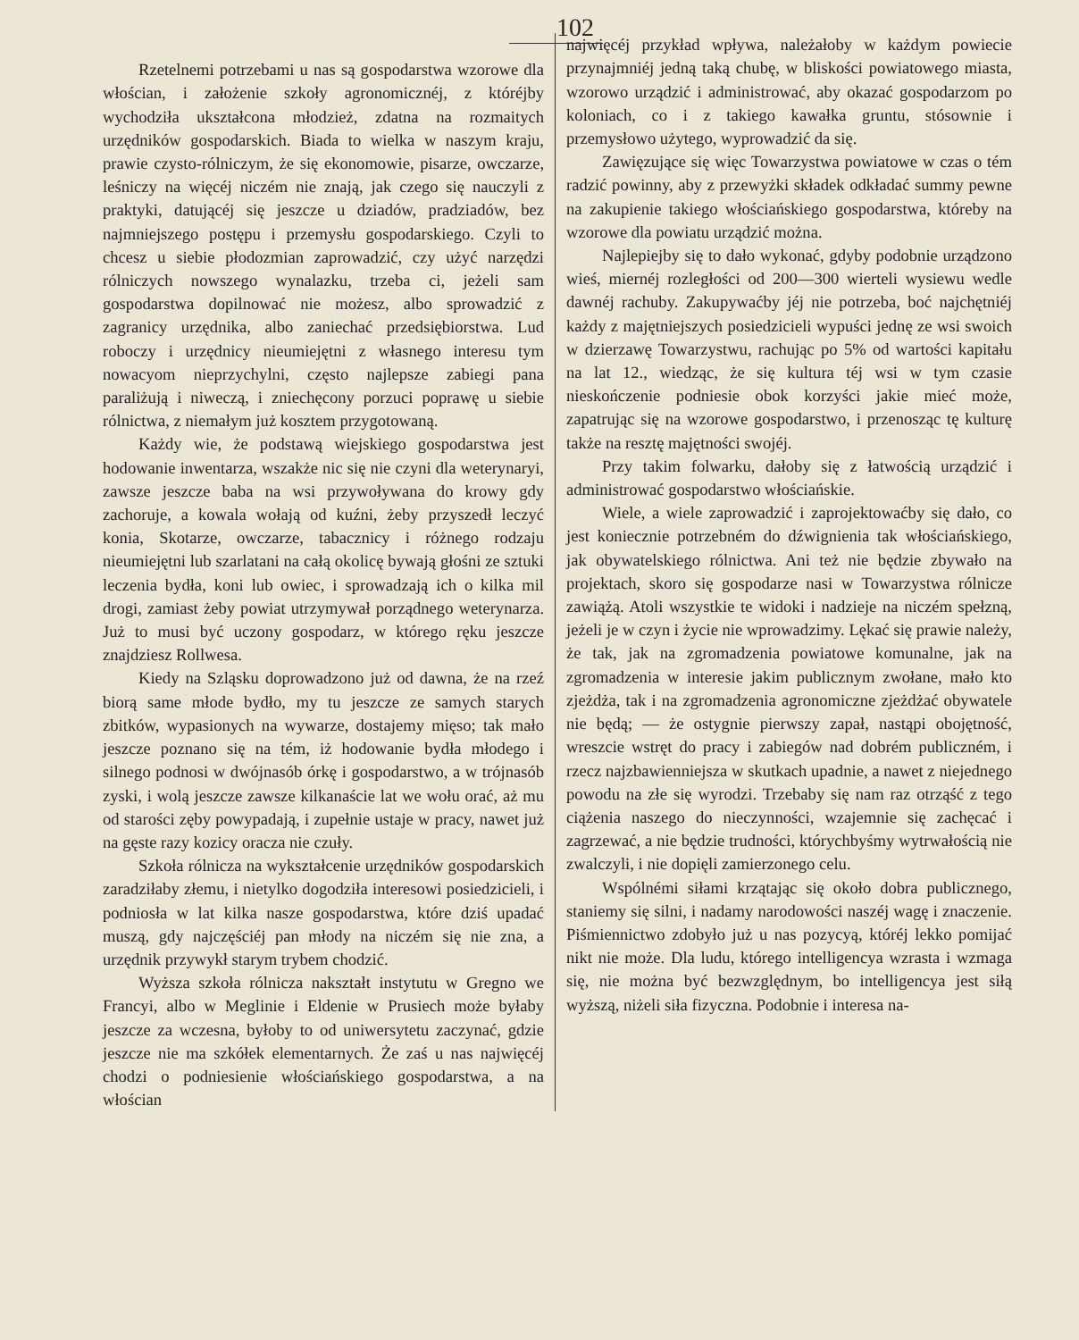102
Rzetelnemi potrzebami u nas są gospodarstwa wzorowe dla włościan, i założenie szkoły agronomicznéj, z któréjby wychodziła ukształcona młodzież, zdatna na rozmaitych urzędników gospodarskich. Biada to wielka w naszym kraju, prawie czysto-rólniczym, że się ekonomowie, pisarze, owczarze, leśniczy na więcéj niczém nie znają, jak czego się nauczyli z praktyki, datującéj się jeszcze u dziadów, pradziadów, bez najmniejszego postępu i przemysłu gospodarskiego. Czyli to chcesz u siebie płodozmian zaprowadzić, czy użyć narzędzi rólniczych nowszego wynalazku, trzeba ci, jeżeli sam gospodarstwa dopilnować nie możesz, albo sprowadzić z zagranicy urzędnika, albo zaniechać przedsiębiorstwa. Lud roboczy i urzędnicy nieumiejętni z własnego interesu tym nowacyom nieprzychylni, często najlepsze zabiegi pana paraliżują i niweczą, i zniechęcony porzuci poprawę u siebie rólnictwa, z niemałym już kosztem przygotowaną.
Każdy wie, że podstawą wiejskiego gospodarstwa jest hodowanie inwentarza, wszakże nic się nie czyni dla weterynaryi, zawsze jeszcze baba na wsi przywoływana do krowy gdy zachoruje, a kowala wołają od kuźni, żeby przyszedł leczyć konia, Skotarze, owczarze, tabacznicy i różnego rodzaju nieumiejętni lub szarlatani na całą okolicę bywają głośni ze sztuki leczenia bydła, koni lub owiec, i sprowadzają ich o kilka mil drogi, zamiast żeby powiat utrzymywał porządnego weterynarza. Już to musi być uczony gospodarz, w którego ręku jeszcze znajdziesz Rollwesa.
Kiedy na Szląsku doprowadzono już od dawna, że na rzeź biorą same młode bydło, my tu jeszcze ze samych starych zbitków, wypasionych na wywarze, dostajemy mięso; tak mało jeszcze poznano się na tém, iż hodowanie bydła młodego i silnego podnosi w dwójnasób órkę i gospodarstwo, a w trójnasób zyski, i wolą jeszcze zawsze kilkanaście lat we wołu orać, aż mu od starości zęby powypadają, i zupełnie ustaje w pracy, nawet już na gęste razy kozicy oracza nie czuły.
Szkoła rólnicza na wykształcenie urzędników gospodarskich zaradziłaby złemu, i nietylko dogodziła interesowi posiedzicieli, i podniosła w lat kilka nasze gospodarstwa, które dziś upadać muszą, gdy najczęściéj pan młody na niczém się nie zna, a urzędnik przywykł starym trybem chodzić.
Wyższa szkoła rólnicza nakształt instytutu w Gregno we Francyi, albo w Meglinie i Eldenie w Prusiech może byłaby jeszcze za wczesna, byłoby to od uniwersytetu zaczynać, gdzie jeszcze nie ma szkółek elementarnych. Że zaś u nas najwięcéj chodzi o podniesienie włościańskiego gospodarstwa, a na włościan
najwięcéj przykład wpływa, należałoby w każdym powiecie przynajmniéj jedną taką chubę, w bliskości powiatowego miasta, wzorowo urządzić i administrować, aby okazać gospodarzom po koloniach, co i z takiego kawałka gruntu, stósownie i przemysłowo użytego, wyprowadzić da się.
Zawięzujące się więc Towarzystwa powiatowe w czas o tém radzić powinny, aby z przewyżki składek odkładać summy pewne na zakupienie takiego włościańskiego gospodarstwa, któreby na wzorowe dla powiatu urządzić można.
Najlepiejby się to dało wykonać, gdyby podobnie urządzono wieś, miernéj rozległości od 200—300 wierteli wysiewu wedle dawnéj rachuby. Zakupywaćby jéj nie potrzeba, boć najchętniéj każdy z majętniejszych posiedzicieli wypuści jednę ze wsi swoich w dzierzawę Towarzystwu, rachując po 5% od wartości kapitału na lat 12., wiedząc, że się kultura téj wsi w tym czasie nieskończenie podniesie obok korzyści jakie mieć może, zapatrując się na wzorowe gospodarstwo, i przenosząc tę kulturę także na resztę majętności swojéj.
Przy takim folwarku, dałoby się z łatwością urządzić i administrować gospodarstwo włościańskie.
Wiele, a wiele zaprowadzić i zaprojektowaćby się dało, co jest koniecznie potrzebném do dźwignienia tak włościańskiego, jak obywatelskiego rólnictwa. Ani też nie będzie zbywało na projektach, skoro się gospodarze nasi w Towarzystwa rólnicze zawiążą. Atoli wszystkie te widoki i nadzieje na niczém spełzną, jeżeli je w czyn i życie nie wprowadzimy. Lękać się prawie należy, że tak, jak na zgromadzenia powiatowe komunalne, jak na zgromadzenia w interesie jakim publicznym zwołane, mało kto zjeżdża, tak i na zgromadzenia agronomiczne zjeżdżać obywatele nie będą; — że ostygnie pierwszy zapał, nastąpi obojętność, wreszcie wstręt do pracy i zabiegów nad dobrém publiczném, i rzecz najzbawienniejsza w skutkach upadnie, a nawet z niejednego powodu na złe się wyrodzi. Trzebaby się nam raz otrząść z tego ciążenia naszego do nieczynności, wzajemnie się zachęcać i zagrzewać, a nie będzie trudności, którychbyśmy wytrwałością nie zwalczyli, i nie dopięli zamierzonego celu.
Wspólnémi siłami krzątając się około dobra publicznego, staniemy się silni, i nadamy narodowości naszéj wagę i znaczenie. Piśmiennictwo zdobyło już u nas pozycyą, któréj lekko pomijać nikt nie może. Dla ludu, którego intelligencya wzrasta i wzmaga się, nie można być bezwzględnym, bo intelligencya jest siłą wyższą, niżeli siła fizyczna. Podobnie i interesa na-